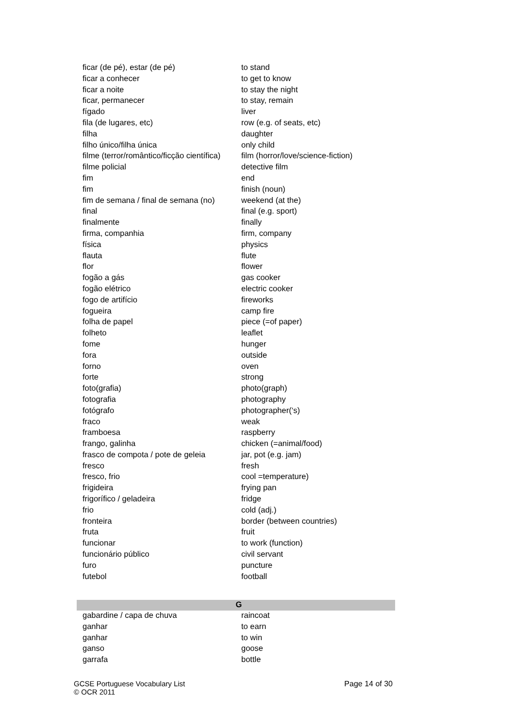| ficar (de pé), estar (de pé) | to stand |
| ficar a conhecer | to get to know |
| ficar a noite | to stay the night |
| ficar, permanecer | to stay, remain |
| fígado | liver |
| fila (de lugares, etc) | row (e.g. of seats, etc) |
| filha | daughter |
| filho único/filha única | only child |
| filme (terror/romântico/ficção científica) | film (horror/love/science-fiction) |
| filme policial | detective film |
| fim | end |
| fim | finish (noun) |
| fim de semana / final de semana (no) | weekend (at the) |
| final | final (e.g. sport) |
| finalmente | finally |
| firma, companhia | firm, company |
| física | physics |
| flauta | flute |
| flor | flower |
| fogão a gás | gas cooker |
| fogão elétrico | electric cooker |
| fogo de artifício | fireworks |
| fogueira | camp fire |
| folha de papel | piece (=of paper) |
| folheto | leaflet |
| fome | hunger |
| fora | outside |
| forno | oven |
| forte | strong |
| foto(grafia) | photo(graph) |
| fotografia | photography |
| fotógrafo | photographer(‘s) |
| fraco | weak |
| framboesa | raspberry |
| frango, galinha | chicken (=animal/food) |
| frasco de compota / pote de geleia | jar, pot (e.g. jam) |
| fresco | fresh |
| fresco, frio | cool =temperature) |
| frigideira | frying pan |
| frigorífico / geladeira | fridge |
| frio | cold (adj.) |
| fronteira | border (between countries) |
| fruta | fruit |
| funcionar | to work (function) |
| funcionário público | civil servant |
| furo | puncture |
| futebol | football |
| G | |
| gabardine / capa de chuva | raincoat |
| ganhar | to earn |
| ganhar | to win |
| ganso | goose |
| garrafa | bottle |
GCSE Portuguese Vocabulary List
© OCR 2011
Page 14 of 30